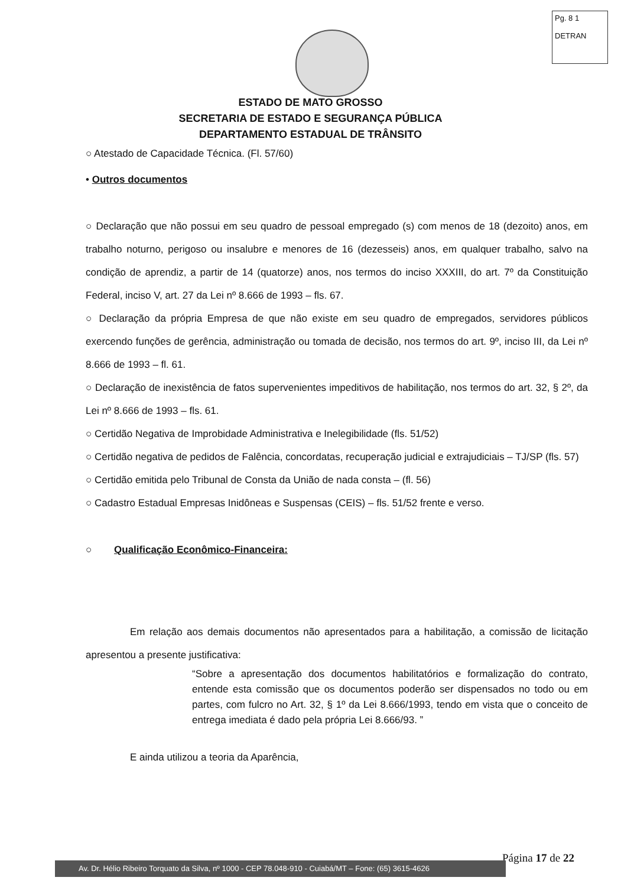Pg. 8 1
DETRAN
ESTADO DE MATO GROSSO
SECRETARIA DE ESTADO E SEGURANÇA PÚBLICA
DEPARTAMENTO ESTADUAL DE TRÂNSITO
○ Atestado de Capacidade Técnica. (Fl. 57/60)
• Outros documentos
○ Declaração que não possui em seu quadro de pessoal empregado (s) com menos de 18 (dezoito) anos, em trabalho noturno, perigoso ou insalubre e menores de 16 (dezesseis) anos, em qualquer trabalho, salvo na condição de aprendiz, a partir de 14 (quatorze) anos, nos termos do inciso XXXIII, do art. 7º da Constituição Federal, inciso V, art. 27 da Lei nº 8.666 de 1993 – fls. 67.
○ Declaração da própria Empresa de que não existe em seu quadro de empregados, servidores públicos exercendo funções de gerência, administração ou tomada de decisão, nos termos do art. 9º, inciso III, da Lei nº 8.666 de 1993 – fl. 61.
○ Declaração de inexistência de fatos supervenientes impeditivos de habilitação, nos termos do art. 32, § 2º, da Lei nº 8.666 de 1993 – fls. 61.
○ Certidão Negativa de Improbidade Administrativa e Inelegibilidade (fls. 51/52)
○ Certidão negativa de pedidos de Falência, concordatas, recuperação judicial e extrajudiciais – TJ/SP (fls. 57)
○ Certidão emitida pelo Tribunal de Consta da União de nada consta – (fl. 56)
○ Cadastro Estadual Empresas Inidôneas e Suspensas (CEIS) – fls. 51/52 frente e verso.
○ Qualificação Econômico-Financeira:
Em relação aos demais documentos não apresentados para a habilitação, a comissão de licitação apresentou a presente justificativa:
“Sobre a apresentação dos documentos habilitatórios e formalização do contrato, entende esta comissão que os documentos poderão ser dispensados no todo ou em partes, com fulcro no Art. 32, § 1º da Lei 8.666/1993, tendo em vista que o conceito de entrega imediata é dado pela própria Lei 8.666/93. ”
E ainda utilizou a teoria da Aparência,
Página 17 de 22
Av. Dr. Hélio Ribeiro Torquato da Silva, nº 1000 - CEP 78.048-910 - Cuiabá/MT – Fone: (65) 3615-4626